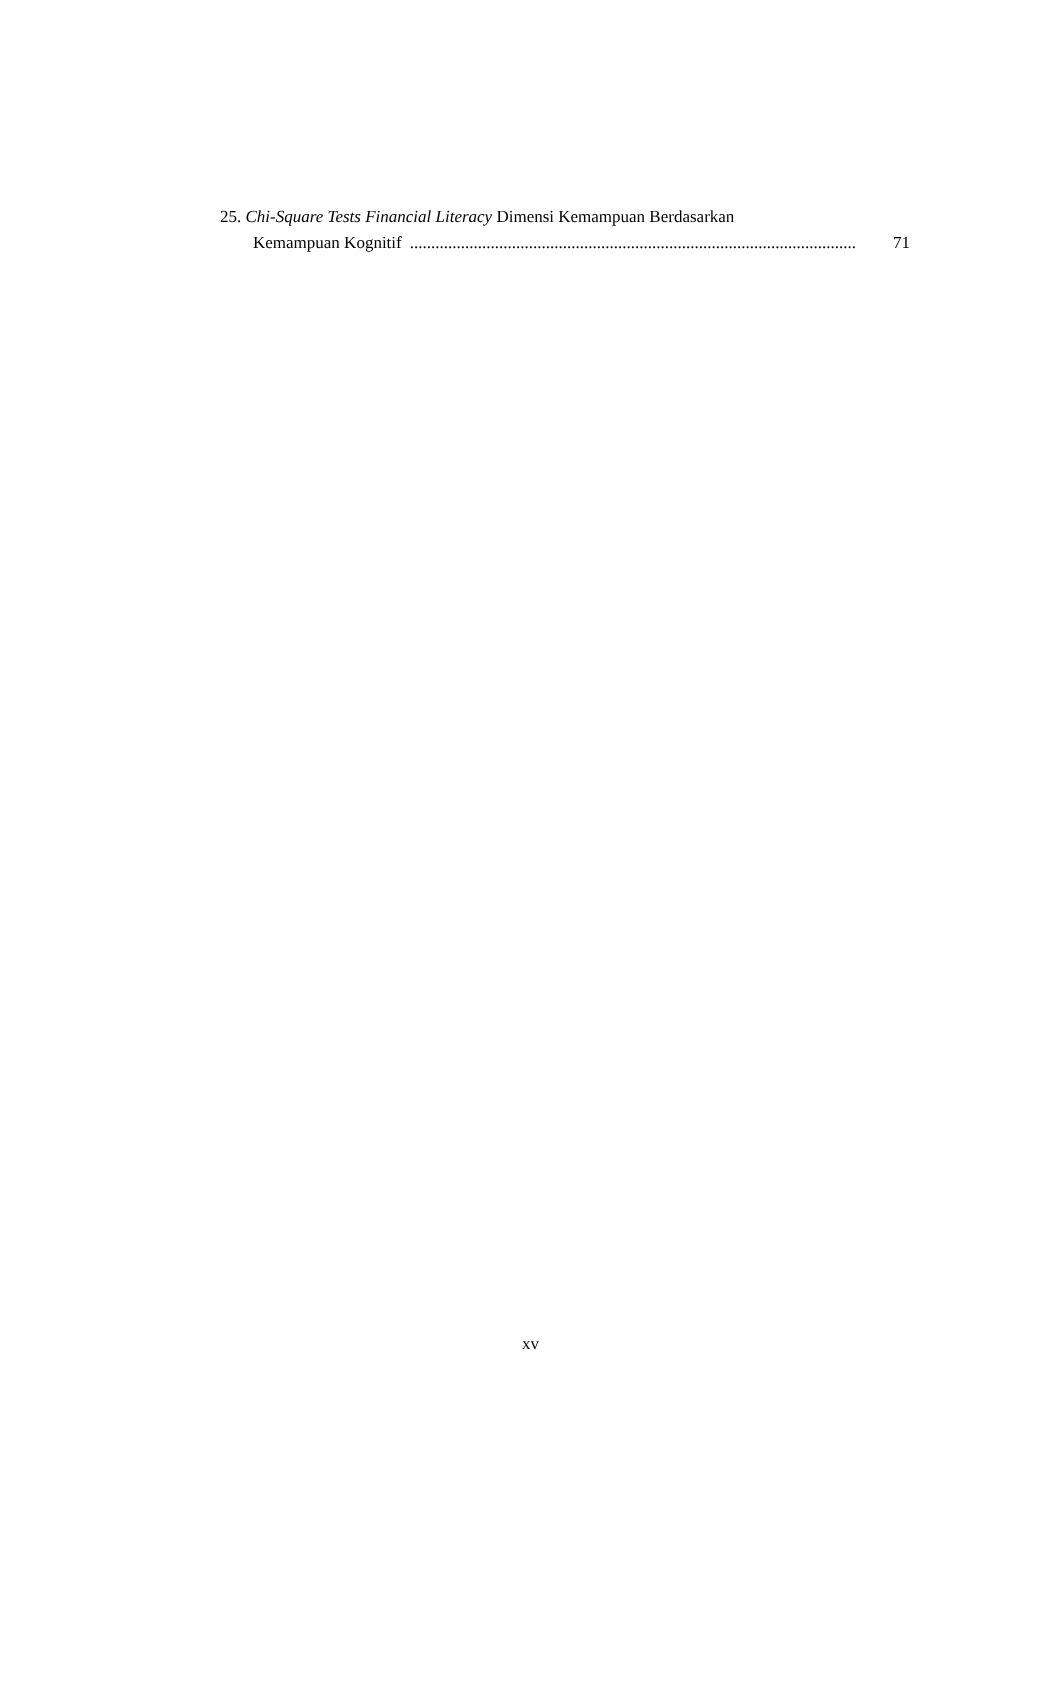25. Chi-Square Tests Financial Literacy Dimensi Kemampuan Berdasarkan
Kemampuan Kognitif......................................................................................................... 71
xv